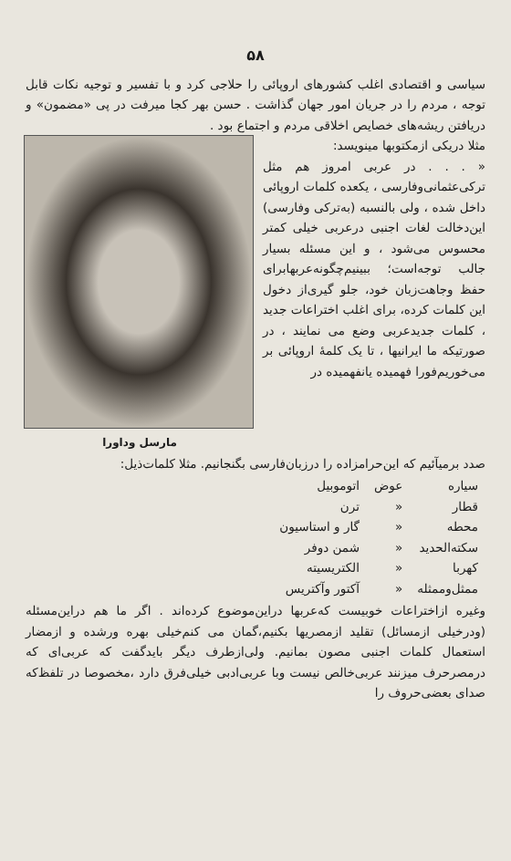۵۸
سیاسی و اقتصادی اغلب کشورهای اروپائی را حلاجی کرد و با تفسیر و توجیه نکات قابل توجه ، مردم را در جریان امور جهان گذاشت . حسن بهر کجا میرفت در پی «مضمون» و دریافتن ریشه‌های خصایص اخلاقی مردم و اجتماع بود .
مثلا دریکی ازمکتوبها مینویسد:
« . . . در عربی امروز هم مثل ترکی‌عثمانی‌وفارسی ، یکعده کلمات اروپائی داخل شده ، ولی بالنسبه (به‌ترکی وفارسی) این‌دخالت لغات اجنبی درعربی خیلی کمتر محسوس می‌شود ، و این مسئله بسیار جالب توجه‌است؛ ببینیم‌چگونه‌عربها‌برای حفظ وجاهت‌زبان خود، جلو گیری‌از دخول این کلمات کرده، برای اغلب اختراعات جدید ، کلمات جدیدعربی وضع می نمایند ، در صورتیکه ما ایرانیها ، تا یک کلمهٔ اروپائی بر می‌خوریم‌فورا فهمیده یانفهمیده در
مارسل وداورا
صدد برمیآئیم که این‌حرامزاده را درز‌بان‌فارسی بگنجانیم. مثلا کلمات‌ذیل:
| سیاره | عوض | اتوموبیل |
| قطار | « | ترن |
| محطه | « | گار و استاسیون |
| سکته‌الحدید | « | شمن دوفر |
| کهربا | « | الکتریسیته |
| ممثل‌وممثله | « | آکتور وآکتریس |
وغیره ازاختراعات خوبیست که‌عربها دراین‌موضوع کرده‌اند . اگر ما هم دراین‌مسئله (ودرخیلی ازمسائل) تقلید ازمصریها بکنیم،گمان می کنم‌خیلی بهره ورشده و ازمضار استعمال کلمات اجنبی مصون بمانیم. ولی‌ازطرف دیگر بایدگفت که عربی‌ای که درمصرحرف میزنند عربی‌خالص نیست وبا عربی‌ادبی خیلی‌فرق دارد ،مخصوصا در تلفظ‌که صدای بعضی‌حروف را